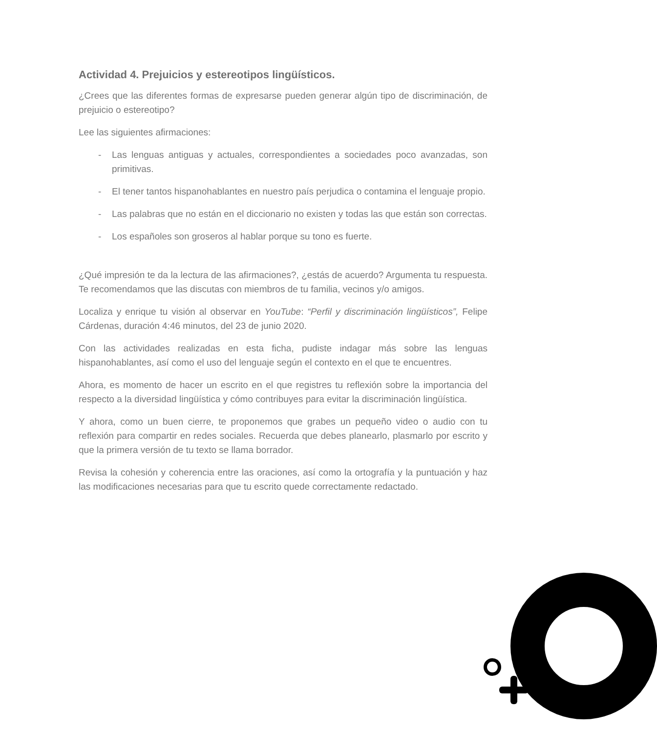Actividad 4. Prejuicios y estereotipos lingüísticos.
¿Crees que las diferentes formas de expresarse pueden generar algún tipo de discriminación, de prejuicio o estereotipo?
Lee las siguientes afirmaciones:
- Las lenguas antiguas y actuales, correspondientes a sociedades poco avanzadas, son primitivas.
- El tener tantos hispanohablantes en nuestro país perjudica o contamina el lenguaje propio.
- Las palabras que no están en el diccionario no existen y todas las que están son correctas.
- Los españoles son groseros al hablar porque su tono es fuerte.
¿Qué impresión te da la lectura de las afirmaciones?, ¿estás de acuerdo? Argumenta tu respuesta. Te recomendamos que las discutas con miembros de tu familia, vecinos y/o amigos.
Localiza y enrique tu visión al observar en YouTube: “Perfil y discriminación lingüísticos”, Felipe Cárdenas, duración 4:46 minutos, del 23 de junio 2020.
Con las actividades realizadas en esta ficha, pudiste indagar más sobre las lenguas hispanohablantes, así como el uso del lenguaje según el contexto en el que te encuentres.
Ahora, es momento de hacer un escrito en el que registres tu reflexión sobre la importancia del respecto a la diversidad lingüística y cómo contribuyes para evitar la discriminación lingüística.
Y ahora, como un buen cierre, te proponemos que grabes un pequeño video o audio con tu reflexión para compartir en redes sociales. Recuerda que debes planearlo, plasmarlo por escrito y que la primera versión de tu texto se llama borrador.
Revisa la cohesión y coherencia entre las oraciones, así como la ortografía y la puntuación y haz las modificaciones necesarias para que tu escrito quede correctamente redactado.